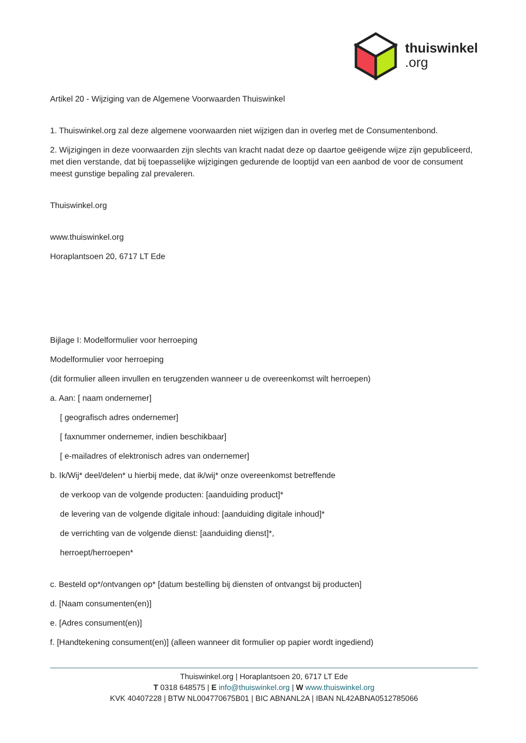thuiswinkel
.org
Artikel 20 - Wijziging van de Algemene Voorwaarden Thuiswinkel
1. Thuiswinkel.org zal deze algemene voorwaarden niet wijzigen dan in overleg met de Consumentenbond.
2. Wijzigingen in deze voorwaarden zijn slechts van kracht nadat deze op daartoe geëigende wijze zijn gepubliceerd, met dien verstande, dat bij toepasselijke wijzigingen gedurende de looptijd van een aanbod de voor de consument meest gunstige bepaling zal prevaleren.
Thuiswinkel.org
www.thuiswinkel.org
Horaplantsoen 20, 6717 LT Ede
Bijlage I: Modelformulier voor herroeping
Modelformulier voor herroeping
(dit formulier alleen invullen en terugzenden wanneer u de overeenkomst wilt herroepen)
a. Aan: [ naam ondernemer]
[ geografisch adres ondernemer]
[ faxnummer ondernemer, indien beschikbaar]
[ e-mailadres of elektronisch adres van ondernemer]
b. Ik/Wij* deel/delen* u hierbij mede, dat ik/wij* onze overeenkomst betreffende
de verkoop van de volgende producten: [aanduiding product]*
de levering van de volgende digitale inhoud: [aanduiding digitale inhoud]*
de verrichting van de volgende dienst: [aanduiding dienst]*,
herroept/herroepen*
c. Besteld op*/ontvangen op* [datum bestelling bij diensten of ontvangst bij producten]
d. [Naam consumenten(en)]
e. [Adres consument(en)]
f. [Handtekening consument(en)] (alleen wanneer dit formulier op papier wordt ingediend)
Thuiswinkel.org | Horaplantsoen 20, 6717 LT Ede
T 0318 648575 | E info@thuiswinkel.org | W www.thuiswinkel.org
KVK 40407228 | BTW NL004770675B01 | BIC ABNANL2A | IBAN NL42ABNA0512785066